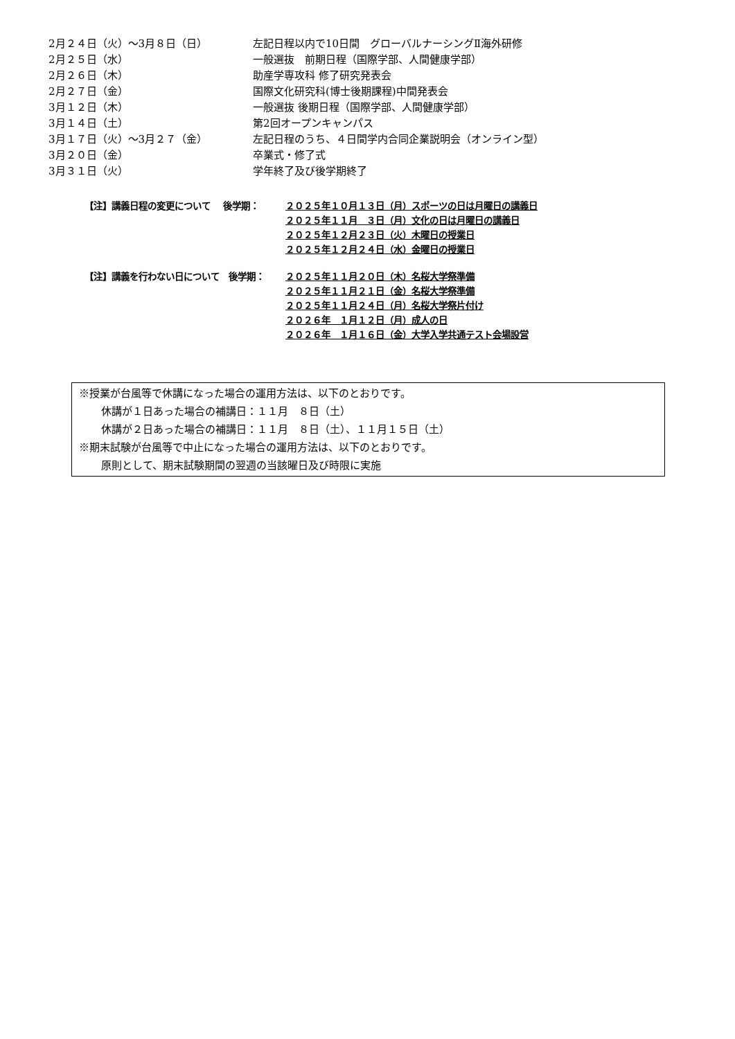2月２４日（火）～3月８日（日） 左記日程以内で10日間　グローバルナーシングⅡ海外研修
2月２５日（水） 一般選抜　前期日程（国際学部、人間健康学部）
2月２６日（木） 助産学専攻科 修了研究発表会
2月２７日（金） 国際文化研究科(博士後期課程)中間発表会
3月１２日（木） 一般選抜 後期日程（国際学部、人間健康学部）
3月１４日（土） 第2回オープンキャンパス
3月１７日（火）～3月２７（金） 左記日程のうち、４日間学内合同企業説明会（オンライン型）
3月２０日（金） 卒業式・修了式
3月３１日（火） 学年終了及び後学期終了
【注】講義日程の変更について　 後学期： ２０２５年１０月１３日（月）スポーツの日は月曜日の講義日
２０２５年１１月　３日（月）文化の日は月曜日の講義日
２０２５年１２月２３日（火）木曜日の授業日
２０２５年１２月２４日（水）金曜日の授業日
【注】講義を行わない日について　後学期： ２０２５年１１月２０日（木）名桜大学祭準備
２０２５年１１月２１日（金）名桜大学祭準備
２０２５年１１月２４日（月）名桜大学祭片付け
２０２６年　１月１２日（月）成人の日
２０２６年　１月１６日（金）大学入学共通テスト会場設営
※授業が台風等で休講になった場合の運用方法は、以下のとおりです。
休講が１日あった場合の補講日：１１月　８日（土）
休講が２日あった場合の補講日：１１月　８日（土）、１１月１５日（土）
※期末試験が台風等で中止になった場合の運用方法は、以下のとおりです。
原則として、期末試験期間の翌週の当該曜日及び時限に実施